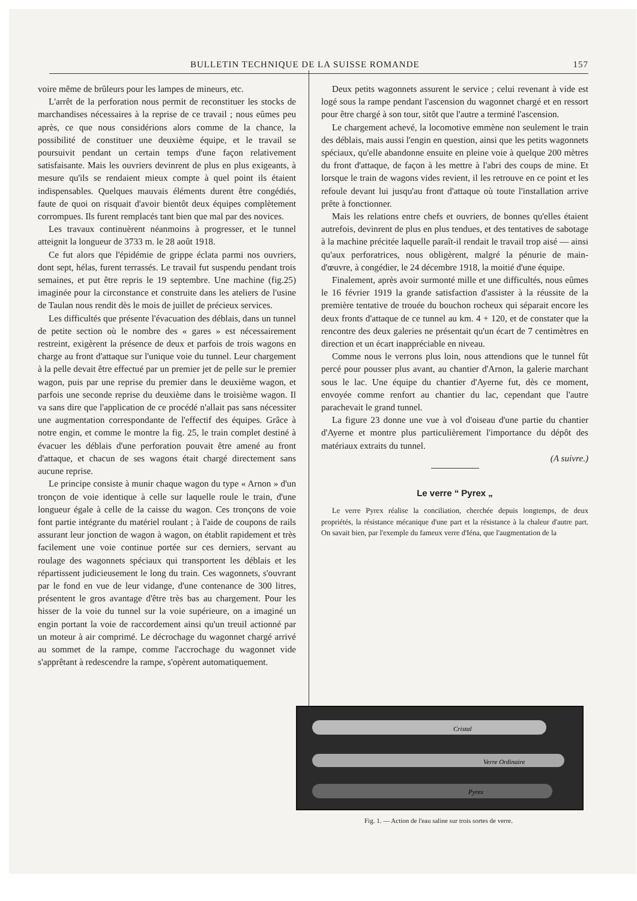BULLETIN TECHNIQUE DE LA SUISSE ROMANDE 157
voire même de brûleurs pour les lampes de mineurs, etc.
L'arrêt de la perforation nous permit de reconstituer les stocks de marchandises nécessaires à la reprise de ce travail ; nous eûmes peu après, ce que nous considérions alors comme de la chance, la possibilité de constituer une deuxième équipe, et le travail se poursuivit pendant un certain temps d'une façon relativement satisfaisante. Mais les ouvriers devinrent de plus en plus exigeants, à mesure qu'ils se rendaient mieux compte à quel point ils étaient indispensables. Quelques mauvais éléments durent être congédiés, faute de quoi on risquait d'avoir bientôt deux équipes complètement corrompues. Ils furent remplacés tant bien que mal par des novices.
Les travaux continuèrent néanmoins à progresser, et le tunnel atteignit la longueur de 3733 m. le 28 août 1918.
Ce fut alors que l'épidémie de grippe éclata parmi nos ouvriers, dont sept, hélas, furent terrassés. Le travail fut suspendu pendant trois semaines, et put être repris le 19 septembre. Une machine (fig.25) imaginée pour la circonstance et construite dans les ateliers de l'usine de Taulan nous rendit dès le mois de juillet de précieux services.
Les difficultés que présente l'évacuation des déblais, dans un tunnel de petite section où le nombre des « gares » est nécessairement restreint, exigèrent la présence de deux et parfois de trois wagons en charge au front d'attaque sur l'unique voie du tunnel. Leur chargement à la pelle devait être effectué par un premier jet de pelle sur le premier wagon, puis par une reprise du premier dans le deuxième wagon, et parfois une seconde reprise du deuxième dans le troisième wagon. Il va sans dire que l'application de ce procédé n'allait pas sans nécessiter une augmentation correspondante de l'effectif des équipes. Grâce à notre engin, et comme le montre la fig. 25, le train complet destiné à évacuer les déblais d'une perforation pouvait être amené au front d'attaque, et chacun de ses wagons était chargé directement sans aucune reprise.
Le principe consiste à munir chaque wagon du type « Arnon » d'un tronçon de voie identique à celle sur laquelle roule le train, d'une longueur égale à celle de la caisse du wagon. Ces tronçons de voie font partie intégrante du matériel roulant ; à l'aide de coupons de rails assurant leur jonction de wagon à wagon, on établit rapidement et très facilement une voie continue portée sur ces derniers, servant au roulage des wagonnets spéciaux qui transportent les déblais et les répartissent judicieusement le long du train. Ces wagonnets, s'ouvrant par le fond en vue de leur vidange, d'une contenance de 300 litres, présentent le gros avantage d'être très bas au chargement. Pour les hisser de la voie du tunnel sur la voie supérieure, on a imaginé un engin portant la voie de raccordement ainsi qu'un treuil actionné par un moteur à air comprimé. Le décrochage du wagonnet chargé arrivé au sommet de la rampe, comme l'accrochage du wagonnet vide s'apprêtant à redescendre la rampe, s'opèrent automatiquement.
Deux petits wagonnets assurent le service ; celui revenant à vide est logé sous la rampe pendant l'ascension du wagonnet chargé et en ressort pour être chargé à son tour, sitôt que l'autre a terminé l'ascension.
Le chargement achevé, la locomotive emmène non seulement le train des déblais, mais aussi l'engin en question, ainsi que les petits wagonnets spéciaux, qu'elle abandonne ensuite en pleine voie à quelque 200 mètres du front d'attaque, de façon à les mettre à l'abri des coups de mine. Et lorsque le train de wagons vides revient, il les retrouve en ce point et les refoule devant lui jusqu'au front d'attaque où toute l'installation arrive prête à fonctionner.
Mais les relations entre chefs et ouvriers, de bonnes qu'elles étaient autrefois, devinrent de plus en plus tendues, et des tentatives de sabotage à la machine précitée laquelle paraît-il rendait le travail trop aisé — ainsi qu'aux perforatrices, nous obligèrent, malgré la pénurie de main-d'œuvre, à congédier, le 24 décembre 1918, la moitié d'une équipe.
Finalement, après avoir surmonté mille et une difficultés, nous eûmes le 16 février 1919 la grande satisfaction d'assister à la réussite de la première tentative de trouée du bouchon rocheux qui séparait encore les deux fronts d'attaque de ce tunnel au km. 4 + 120, et de constater que la rencontre des deux galeries ne présentait qu'un écart de 7 centimètres en direction et un écart inappréciable en niveau.
Comme nous le verrons plus loin, nous attendions que le tunnel fût percé pour pousser plus avant, au chantier d'Arnon, la galerie marchant sous le lac. Une équipe du chantier d'Ayerne fut, dès ce moment, envoyée comme renfort au chantier du lac, cependant que l'autre parachevait le grand tunnel.
La figure 23 donne une vue à vol d'oiseau d'une partie du chantier d'Ayerne et montre plus particulièrement l'importance du dépôt des matériaux extraits du tunnel.
(A suivre.)
Le verre “ Pyrex „
Le verre Pyrex réalise la conciliation, cherchée depuis longtemps, de deux propriétés, la résistance mécanique d'une part et la résistance à la chaleur d'autre part. On savait bien, par l'exemple du fameux verre d'Iéna, que l'augmentation de la
Cristal
Verre Ordinaire
Pyrex
Fig. 1. — Action de l'eau saline sur trois sortes de verre.